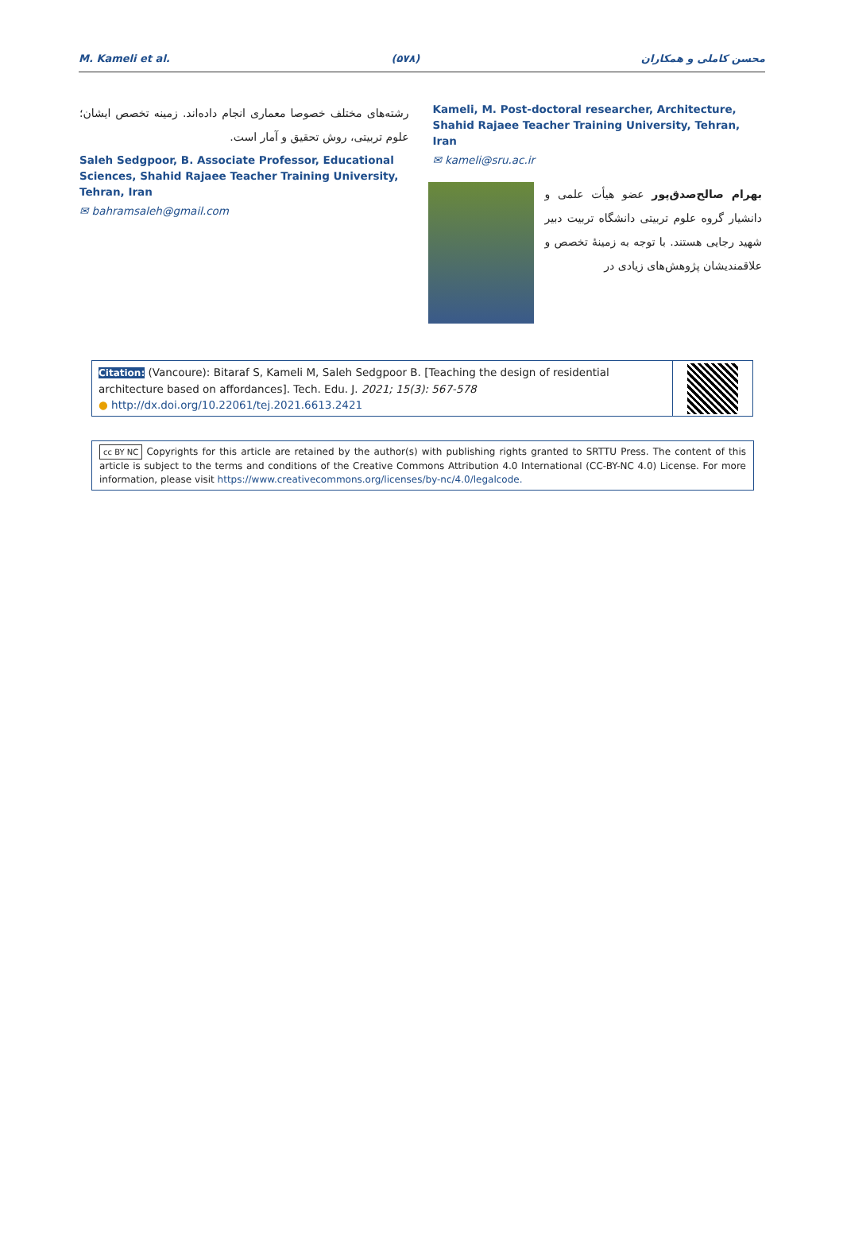M. Kameli et al. (۵۷۸) محسن کاملی و همکاران
Kameli, M. Post-doctoral researcher, Architecture, Shahid Rajaee Teacher Training University, Tehran, Iran
✉ kameli@sru.ac.ir
بهرام صالح‌صدق‌پور عضو هیأت علمی و دانشیار گروه علوم تربیتی دانشگاه تربیت دبیر شهید رجایی هستند. با توجه به زمینهٔ تخصص و علاقمندیشان پژوهش‌های زیادی در
رشته‌های مختلف خصوصا معماری انجام داده‌اند. زمینه تخصص ایشان؛ علوم تربیتی، روش تحقیق و آمار است.
Saleh Sedgpoor, B. Associate Professor, Educational Sciences, Shahid Rajaee Teacher Training University, Tehran, Iran
✉ bahramsaleh@gmail.com
Citation: (Vancoure): Bitaraf S, Kameli M, Saleh Sedgpoor B. [Teaching the design of residential architecture based on affordances]. Tech. Edu. J. 2021; 15(3): 567-578
● http://dx.doi.org/10.22061/tej.2021.6613.2421
cc BY NC Copyrights for this article are retained by the author(s) with publishing rights granted to SRTTU Press. The content of this article is subject to the terms and conditions of the Creative Commons Attribution 4.0 International (CC-BY-NC 4.0) License. For more information, please visit https://www.creativecommons.org/licenses/by-nc/4.0/legalcode.